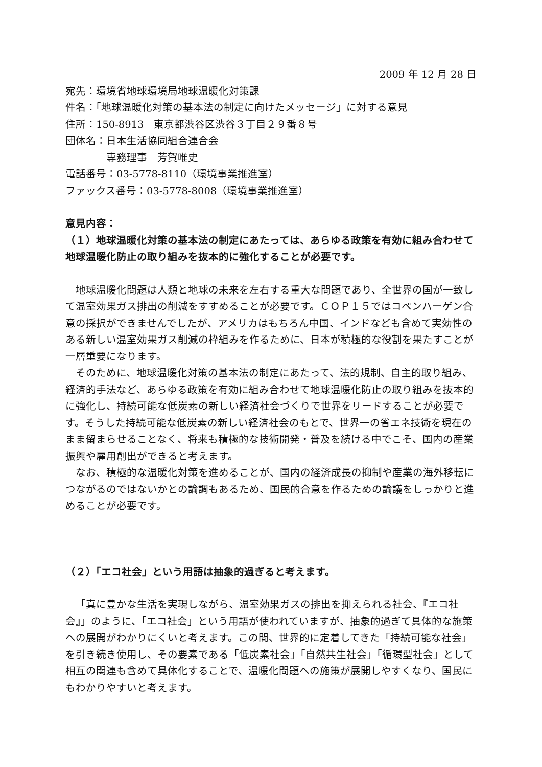2009 年 12 月 28 日
宛先：環境省地球環境局地球温暖化対策課
件名：「地球温暖化対策の基本法の制定に向けたメッセージ」に対する意見
住所：150-8913　東京都渋谷区渋谷３丁目２９番８号
団体名：日本生活協同組合連合会
　　　　専務理事　芳賀唯史
電話番号：03-5778-8110（環境事業推進室）
ファックス番号：03-5778-8008（環境事業推進室）
意見内容：
（１）地球温暖化対策の基本法の制定にあたっては、あらゆる政策を有効に組み合わせて地球温暖化防止の取り組みを抜本的に強化することが必要です。
地球温暖化問題は人類と地球の未来を左右する重大な問題であり、全世界の国が一致して温室効果ガス排出の削減をすすめることが必要です。ＣＯＰ１５ではコペンハーゲン合意の採択ができませんでしたが、アメリカはもちろん中国、インドなども含めて実効性のある新しい温室効果ガス削減の枠組みを作るために、日本が積極的な役割を果たすことが一層重要になります。
そのために、地球温暖化対策の基本法の制定にあたって、法的規制、自主的取り組み、経済的手法など、あらゆる政策を有効に組み合わせて地球温暖化防止の取り組みを抜本的に強化し、持続可能な低炭素の新しい経済社会づくりで世界をリードすることが必要です。そうした持続可能な低炭素の新しい経済社会のもとで、世界一の省エネ技術を現在のまま留まらせることなく、将来も積極的な技術開発・普及を続ける中でこそ、国内の産業振興や雇用創出ができると考えます。
なお、積極的な温暖化対策を進めることが、国内の経済成長の抑制や産業の海外移転につながるのではないかとの論調もあるため、国民的合意を作るための論議をしっかりと進めることが必要です。
（２）「エコ社会」という用語は抽象的過ぎると考えます。
「真に豊かな生活を実現しながら、温室効果ガスの排出を抑えられる社会、『エコ社会』」のように、「エコ社会」という用語が使われていますが、抽象的過ぎて具体的な施策への展開がわかりにくいと考えます。この間、世界的に定着してきた「持続可能な社会」を引き続き使用し、その要素である「低炭素社会」「自然共生社会」「循環型社会」として相互の関連も含めて具体化することで、温暖化問題への施策が展開しやすくなり、国民にもわかりやすいと考えます。